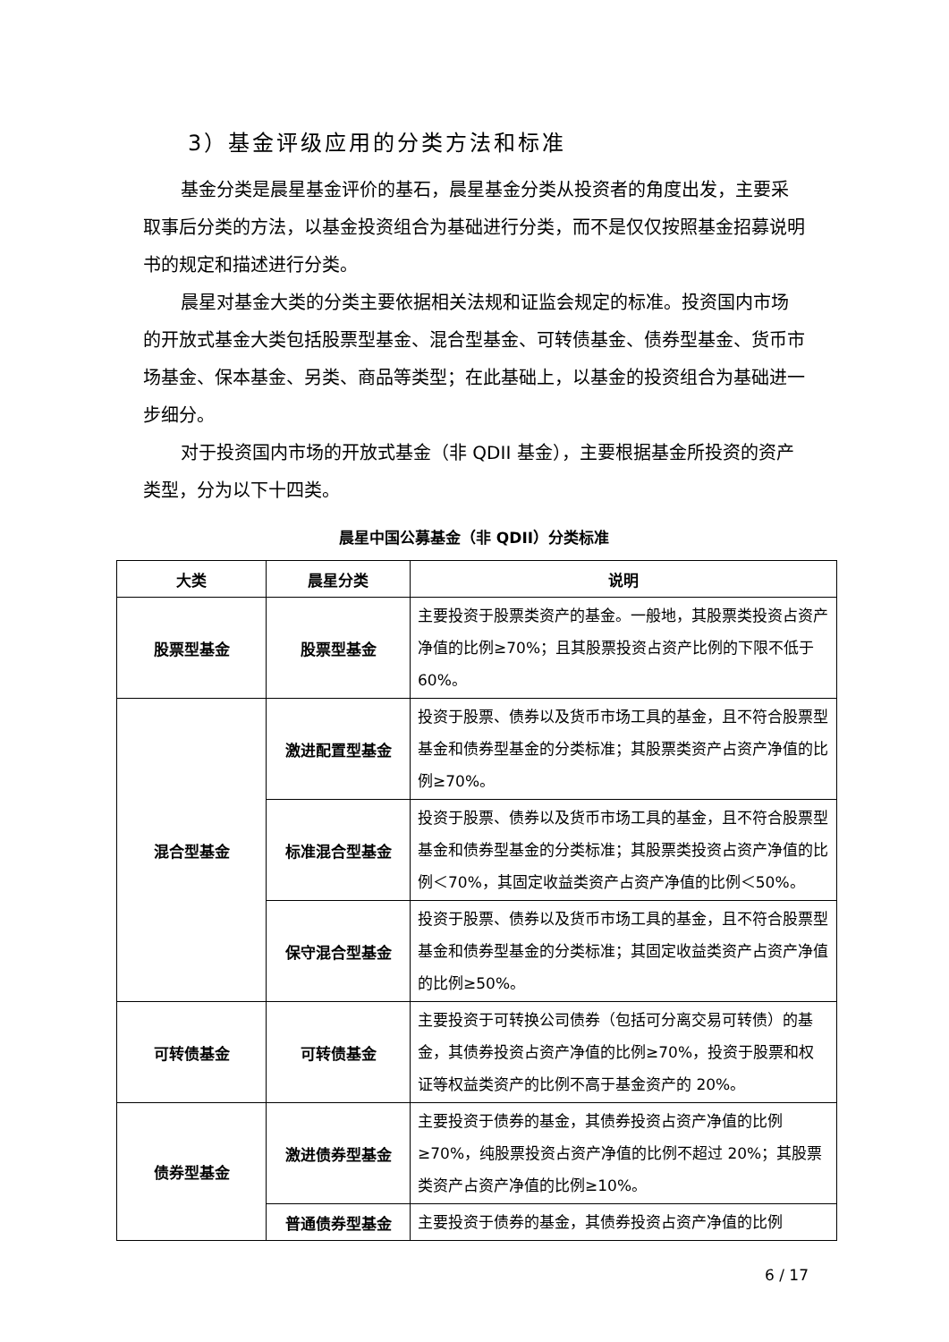3）基金评级应用的分类方法和标准
基金分类是晨星基金评价的基石，晨星基金分类从投资者的角度出发，主要采取事后分类的方法，以基金投资组合为基础进行分类，而不是仅仅按照基金招募说明书的规定和描述进行分类。
晨星对基金大类的分类主要依据相关法规和证监会规定的标准。投资国内市场的开放式基金大类包括股票型基金、混合型基金、可转债基金、债券型基金、货币市场基金、保本基金、另类、商品等类型；在此基础上，以基金的投资组合为基础进一步细分。
对于投资国内市场的开放式基金（非 QDII 基金），主要根据基金所投资的资产类型，分为以下十四类。
晨星中国公募基金（非 QDII）分类标准
| 大类 | 晨星分类 | 说明 |
| --- | --- | --- |
| 股票型基金 | 股票型基金 | 主要投资于股票类资产的基金。一般地，其股票类投资占资产净值的比例≥70%；且其股票投资占资产比例的下限不低于 60%。 |
| 混合型基金 | 激进配置型基金 | 投资于股票、债券以及货币市场工具的基金，且不符合股票型基金和债券型基金的分类标准；其股票类资产占资产净值的比例≥70%。 |
| | 标准混合型基金 | 投资于股票、债券以及货币市场工具的基金，且不符合股票型基金和债券型基金的分类标准；其股票类投资占资产净值的比例＜70%，其固定收益类资产占资产净值的比例＜50%。 |
| | 保守混合型基金 | 投资于股票、债券以及货币市场工具的基金，且不符合股票型基金和债券型基金的分类标准；其固定收益类资产占资产净值的比例≥50%。 |
| 可转债基金 | 可转债基金 | 主要投资于可转换公司债券（包括可分离交易可转债）的基金，其债券投资占资产净值的比例≥70%，投资于股票和权证等权益类资产的比例不高于基金资产的 20%。 |
| 债券型基金 | 激进债券型基金 | 主要投资于债券的基金，其债券投资占资产净值的比例≥70%，纯股票投资占资产净值的比例不超过 20%；其股票类资产占资产净值的比例≥10%。 |
| | 普通债券型基金 | 主要投资于债券的基金，其债券投资占资产净值的比例 |
6 / 17